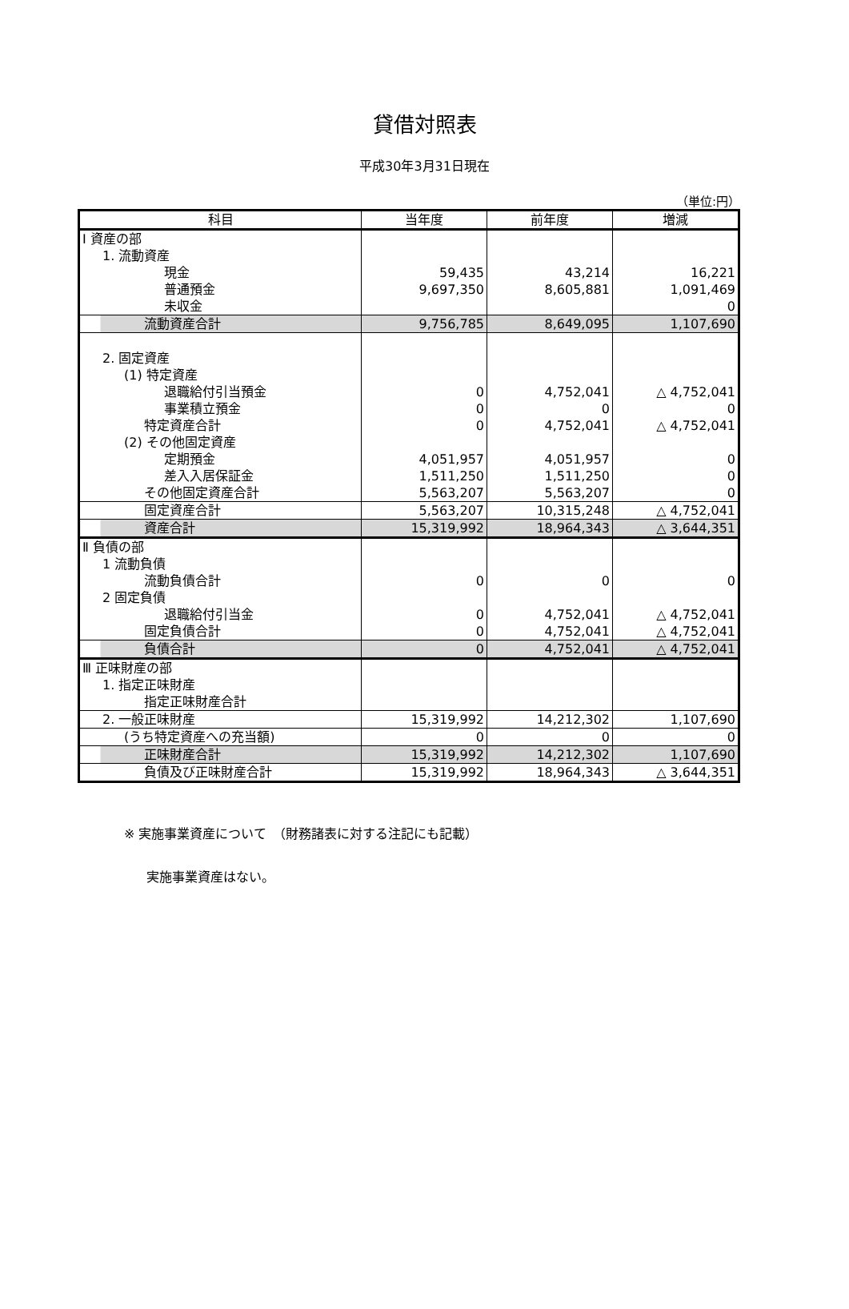貸借対照表
平成30年3月31日現在
（単位:円）
| 科目 | 当年度 | 前年度 | 増減 |
| --- | --- | --- | --- |
| Ⅰ 資産の部 | | | |
| 1. 流動資産 | | | |
| 現金 | 59,435 | 43,214 | 16,221 |
| 普通預金 | 9,697,350 | 8,605,881 | 1,091,469 |
| 未収金 | | | 0 |
| 流動資産合計 | 9,756,785 | 8,649,095 | 1,107,690 |
| 2. 固定資産 | | | |
| (1) 特定資産 | | | |
| 退職給付引当預金 | 0 | 4,752,041 | △ 4,752,041 |
| 事業積立預金 | 0 | 0 | 0 |
| 特定資産合計 | 0 | 4,752,041 | △ 4,752,041 |
| (2) その他固定資産 | | | |
| 定期預金 | 4,051,957 | 4,051,957 | 0 |
| 差入入居保証金 | 1,511,250 | 1,511,250 | 0 |
| その他固定資産合計 | 5,563,207 | 5,563,207 | 0 |
| 固定資産合計 | 5,563,207 | 10,315,248 | △ 4,752,041 |
| 資産合計 | 15,319,992 | 18,964,343 | △ 3,644,351 |
| Ⅱ 負債の部 | | | |
| 1 流動負債 | | | |
| 流動負債合計 | 0 | 0 | 0 |
| 2 固定負債 | | | |
| 退職給付引当金 | 0 | 4,752,041 | △ 4,752,041 |
| 固定負債合計 | 0 | 4,752,041 | △ 4,752,041 |
| 負債合計 | 0 | 4,752,041 | △ 4,752,041 |
| Ⅲ 正味財産の部 | | | |
| 1. 指定正味財産 | | | |
| 指定正味財産合計 | | | |
| 2. 一般正味財産 | 15,319,992 | 14,212,302 | 1,107,690 |
| (うち特定資産への充当額) | 0 | 0 | 0 |
| 正味財産合計 | 15,319,992 | 14,212,302 | 1,107,690 |
| 負債及び正味財産合計 | 15,319,992 | 18,964,343 | △ 3,644,351 |
※ 実施事業資産について　（財務諸表に対する注記にも記載）
実施事業資産はない。